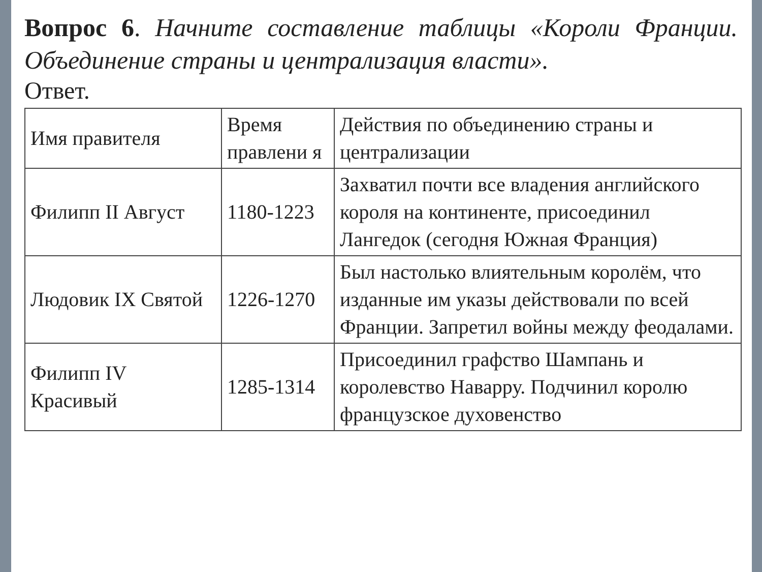Вопрос 6. Начните составление таблицы «Короли Франции. Объединение страны и централизация власти».
Ответ.
| Имя правителя | Время правлени я | Действия по объединению страны и централизации |
| --- | --- | --- |
| Филипп II Август | 1180-1223 | Захватил почти все владения английского короля на континенте, присоединил Лангедок (сегодня Южная Франция) |
| Людовик IX Святой | 1226-1270 | Был настолько влиятельным королём, что изданные им указы действовали по всей Франции. Запретил войны между феодалами. |
| Филипп IV Красивый | 1285-1314 | Присоединил графство Шампань и королевство Наварру. Подчинил королю французское духовенство |